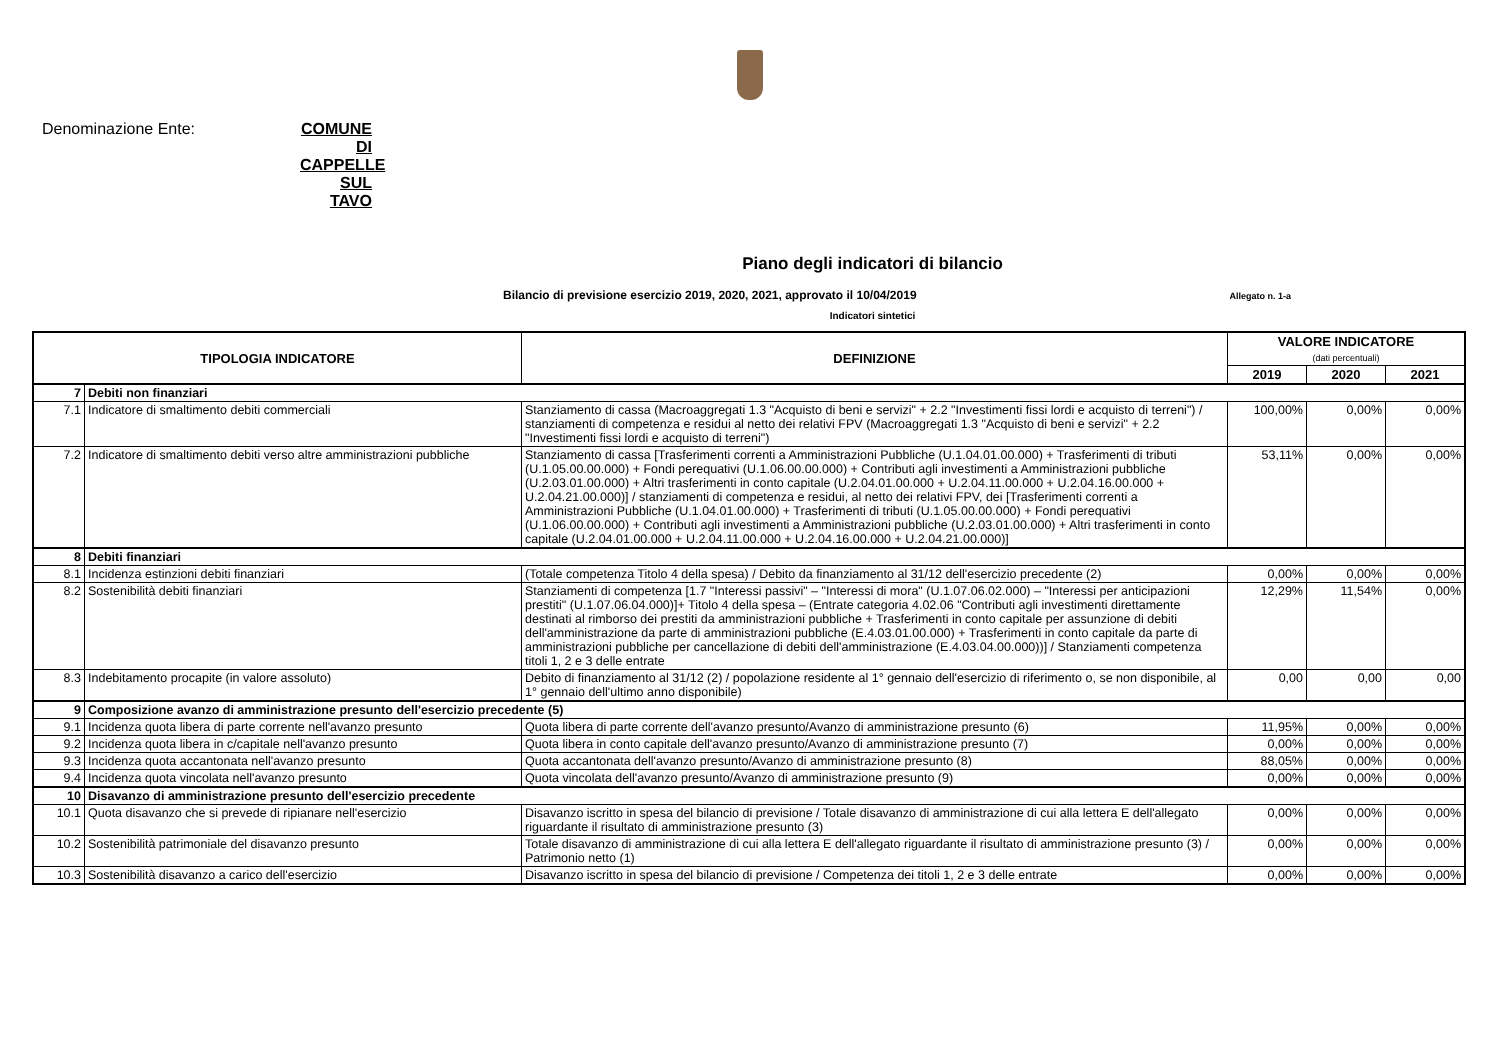Denominazione Ente: COMUNE DI CAPPELLE SUL TAVO
Piano degli indicatori di bilancio
Bilancio di previsione esercizio 2019, 2020, 2021, approvato il 10/04/2019 Allegato n. 1-a
Indicatori sintetici
| TIPOLOGIA INDICATORE | | DEFINIZIONE | VALORE INDICATORE (dati percentuali) | | |
| --- | --- | --- | --- | --- | --- |
| | | | 2019 | 2020 | 2021 |
| 7 | Debiti non finanziari | | | | |
| 7.1 | Indicatore di smaltimento debiti commerciali | Stanziamento di cassa (Macroaggregati 1.3 "Acquisto di beni e servizi" + 2.2 "Investimenti fissi lordi e acquisto di terreni") / stanziamenti di competenza e residui al netto dei relativi FPV (Macroaggregati 1.3 "Acquisto di beni e servizi" + 2.2 "Investimenti fissi lordi e acquisto di terreni") | 100,00% | 0,00% | 0,00% |
| 7.2 | Indicatore di smaltimento debiti verso altre amministrazioni pubbliche | Stanziamento di cassa [Trasferimenti correnti a Amministrazioni Pubbliche (U.1.04.01.00.000) + Trasferimenti di tributi (U.1.05.00.00.000) + Fondi perequativi (U.1.06.00.00.000) + Contributi agli investimenti a Amministrazioni pubbliche (U.2.03.01.00.000) + Altri trasferimenti in conto capitale (U.2.04.01.00.000 + U.2.04.11.00.000 + U.2.04.16.00.000 + U.2.04.21.00.000)] / stanziamenti di competenza e residui, al netto dei relativi FPV, dei [Trasferimenti correnti a Amministrazioni Pubbliche (U.1.04.01.00.000) + Trasferimenti di tributi (U.1.05.00.00.000) + Fondi perequativi (U.1.06.00.00.000) + Contributi agli investimenti a Amministrazioni pubbliche (U.2.03.01.00.000) + Altri trasferimenti in conto capitale (U.2.04.01.00.000 + U.2.04.11.00.000 + U.2.04.16.00.000 + U.2.04.21.00.000)] | 53,11% | 0,00% | 0,00% |
| 8 | Debiti finanziari | | | | |
| 8.1 | Incidenza estinzioni debiti finanziari | (Totale competenza Titolo 4 della spesa) / Debito da finanziamento al 31/12 dell'esercizio precedente (2) | 0,00% | 0,00% | 0,00% |
| 8.2 | Sostenibilità debiti finanziari | Stanziamenti di competenza [1.7 "Interessi passivi" – "Interessi di mora" (U.1.07.06.02.000) – "Interessi per anticipazioni prestiti" (U.1.07.06.04.000)]+ Titolo 4 della spesa – (Entrate categoria 4.02.06 "Contributi agli investimenti direttamente destinati al rimborso dei prestiti da amministrazioni pubbliche + Trasferimenti in conto capitale per assunzione di debiti dell'amministrazione da parte di amministrazioni pubbliche (E.4.03.01.00.000) + Trasferimenti in conto capitale da parte di amministrazioni pubbliche per cancellazione di debiti dell'amministrazione (E.4.03.04.00.000))] / Stanziamenti competenza titoli 1, 2 e 3 delle entrate | 12,29% | 11,54% | 0,00% |
| 8.3 | Indebitamento procapite (in valore assoluto) | Debito di finanziamento al 31/12 (2) / popolazione residente al 1° gennaio dell'esercizio di riferimento o, se non disponibile, al 1° gennaio dell'ultimo anno disponibile) | 0,00 | 0,00 | 0,00 |
| 9 | Composizione avanzo di amministrazione presunto dell'esercizio precedente (5) | | | | |
| 9.1 | Incidenza quota libera di parte corrente nell'avanzo presunto | Quota libera di parte corrente dell'avanzo presunto/Avanzo di amministrazione presunto (6) | 11,95% | 0,00% | 0,00% |
| 9.2 | Incidenza quota libera in c/capitale nell'avanzo presunto | Quota libera in conto capitale dell'avanzo presunto/Avanzo di amministrazione presunto (7) | 0,00% | 0,00% | 0,00% |
| 9.3 | Incidenza quota accantonata nell'avanzo presunto | Quota accantonata dell'avanzo presunto/Avanzo di amministrazione presunto (8) | 88,05% | 0,00% | 0,00% |
| 9.4 | Incidenza quota vincolata nell'avanzo presunto | Quota vincolata dell'avanzo presunto/Avanzo di amministrazione presunto (9) | 0,00% | 0,00% | 0,00% |
| 10 | Disavanzo di amministrazione presunto dell'esercizio precedente | | | | |
| 10.1 | Quota disavanzo che si prevede di ripianare nell'esercizio | Disavanzo iscritto in spesa del bilancio di previsione / Totale disavanzo di amministrazione di cui alla lettera E dell'allegato riguardante il risultato di amministrazione presunto (3) | 0,00% | 0,00% | 0,00% |
| 10.2 | Sostenibilità patrimoniale del disavanzo presunto | Totale disavanzo di amministrazione di cui alla lettera E dell'allegato riguardante il risultato di amministrazione presunto (3) / Patrimonio netto (1) | 0,00% | 0,00% | 0,00% |
| 10.3 | Sostenibilità disavanzo a carico dell'esercizio | Disavanzo iscritto in spesa del bilancio di previsione / Competenza dei titoli 1, 2 e 3 delle entrate | 0,00% | 0,00% | 0,00% |